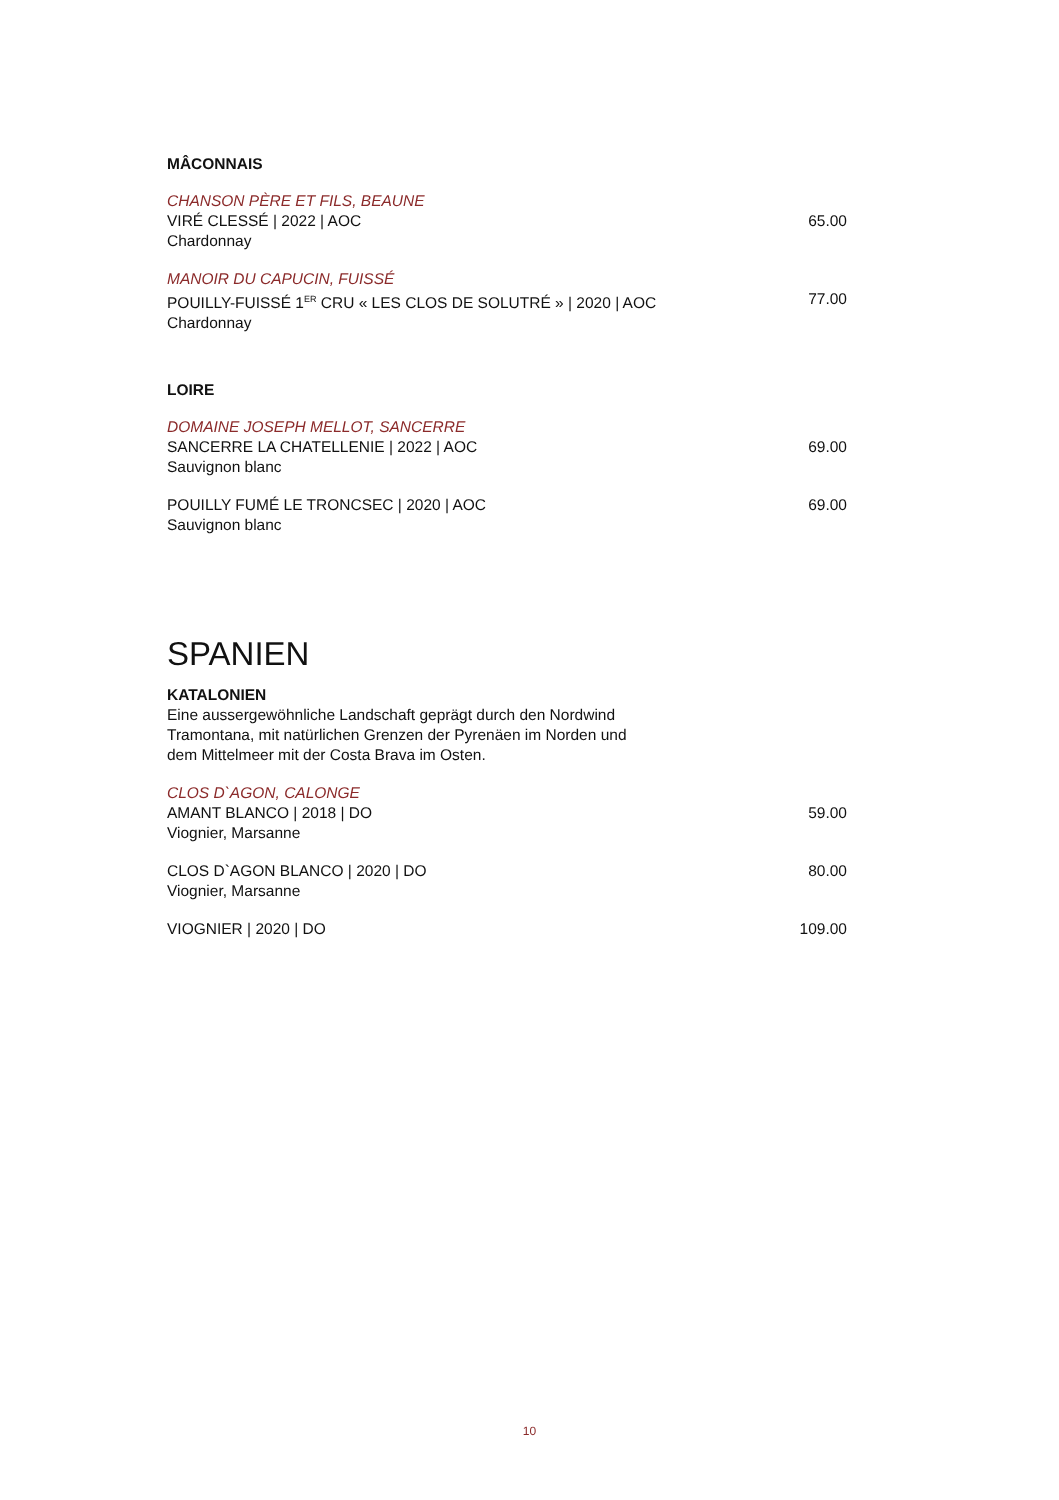MÂCONNAIS
CHANSON PÈRE ET FILS, BEAUNE
VIRÉ CLESSÉ | 2022 | AOC 65.00
Chardonnay
MANOIR DU CAPUCIN, FUISSÉ
POUILLY-FUISSÉ 1<sup>ER</sup> CRU « LES CLOS DE SOLUTRÉ » | 2020 | AOC 77.00
Chardonnay
LOIRE
DOMAINE JOSEPH MELLOT, SANCERRE
SANCERRE LA CHATELLENIE | 2022 | AOC 69.00
Sauvignon blanc
POUILLY FUMÉ LE TRONCSEC | 2020 | AOC 69.00
Sauvignon blanc
SPANIEN
KATALONIEN
Eine aussergewöhnliche Landschaft geprägt durch den Nordwind Tramontana, mit natürlichen Grenzen der Pyrenäen im Norden und dem Mittelmeer mit der Costa Brava im Osten.
CLOS D`AGON, CALONGE
AMANT BLANCO | 2018 | DO 59.00
Viognier, Marsanne
CLOS D`AGON BLANCO | 2020 | DO 80.00
Viognier, Marsanne
VIOGNIER | 2020 | DO 109.00
10